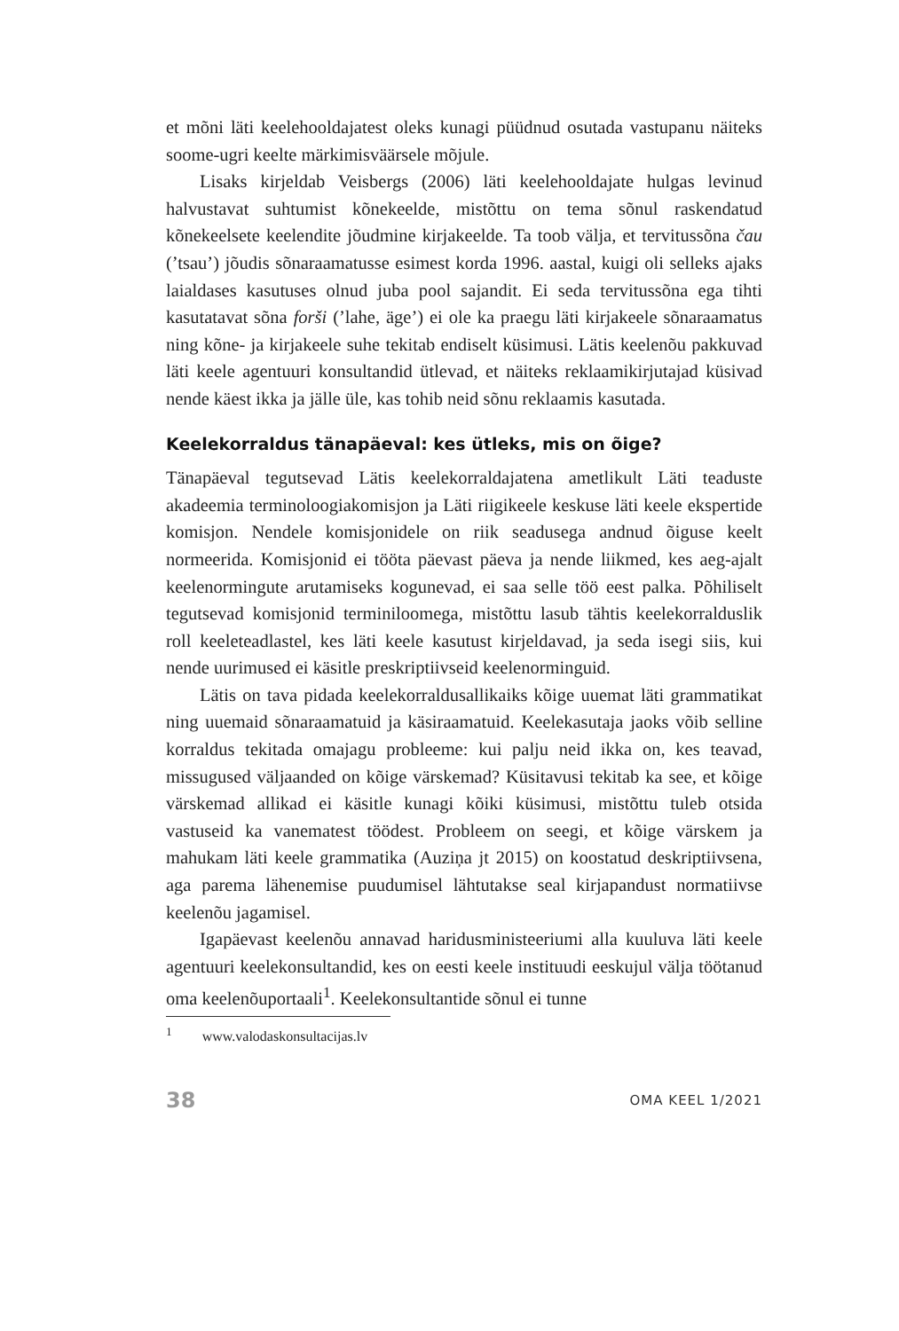et mõni läti keelehooldajatest oleks kunagi püüdnud osutada vastupanu näiteks soome-ugri keelte märkimisväärsele mõjule.
Lisaks kirjeldab Veisbergs (2006) läti keelehooldajate hulgas levinud halvustavat suhtumist kõnekeelde, mistõttu on tema sõnul raskendatud kõnekeelsete keelendite jõudmine kirjakeelde. Ta toob välja, et tervitus­sõna čau (’tsau’) jõudis sõnaraamatusse esimest korda 1996. aastal, kuigi oli selleks ajaks laialdases kasutuses olnud juba pool sajandit. Ei seda tervitussõna ega tihti kasutatavat sõna forši (’lahe, äge’) ei ole ka praegu läti kirjakeele sõnaraamatus ning kõne- ja kirjakeele suhe tekitab endiselt küsimusi. Lätis keelenõu pakkuvad läti keele agentuuri konsultandid ütlevad, et näiteks reklaamikirjutajad küsivad nende käest ikka ja jälle üle, kas tohib neid sõnu reklaamis kasutada.
Keelekorraldus tänapäeval: kes ütleks, mis on õige?
Tänapäeval tegutsevad Lätis keelekorraldajatena ametlikult Läti teaduste akadeemia terminoloogiakomisjon ja Läti riigikeele keskuse läti keele ekspertide komisjon. Nendele komisjonidele on riik seadusega andnud õiguse keelt normeerida. Komisjonid ei tööta päevast päeva ja nende liikmed, kes aeg-ajalt keelenormingute arutamiseks kogunevad, ei saa selle töö eest palka. Põhiliselt tegutsevad komisjonid terminiloomega, mistõttu lasub tähtis keelekorralduslik roll keeleteadlastel, kes läti keele kasutust kirjeldavad, ja seda isegi siis, kui nende uurimused ei käsitle preskriptiivseid keelenorminguid.
Lätis on tava pidada keelekorraldusallikaiks kõige uuemat läti gram­matikat ning uuemaid sõnaraamatuid ja käsiraamatuid. Keelekasutaja jaoks võib selline korraldus tekitada omajagu probleeme: kui palju neid ikka on, kes teavad, missugused väljaanded on kõige värskemad? Küsi­tavusi tekitab ka see, et kõige värskemad allikad ei käsitle kunagi kõiki küsimusi, mistõttu tuleb otsida vastuseid ka vanematest töödest. Probleem on seegi, et kõige värskem ja mahukam läti keele grammatika (Auziņa jt 2015) on koostatud deskriptiivsena, aga parema lähenemise puudumisel lähtutakse seal kirjapandust normatiivse keelenõu jagamisel.
Igapäevast keelenõu annavad haridusministeeriumi alla kuuluva läti keele agentuuri keelekonsultandid, kes on eesti keele instituudi eeskujul välja töötanud oma keelenõuportaali<sup>1</sup>. Keelekonsultantide sõnul ei tunne
<sup>1</sup> www.valodaskonsultacijas.lv
38 OMA KEEL 1/2021